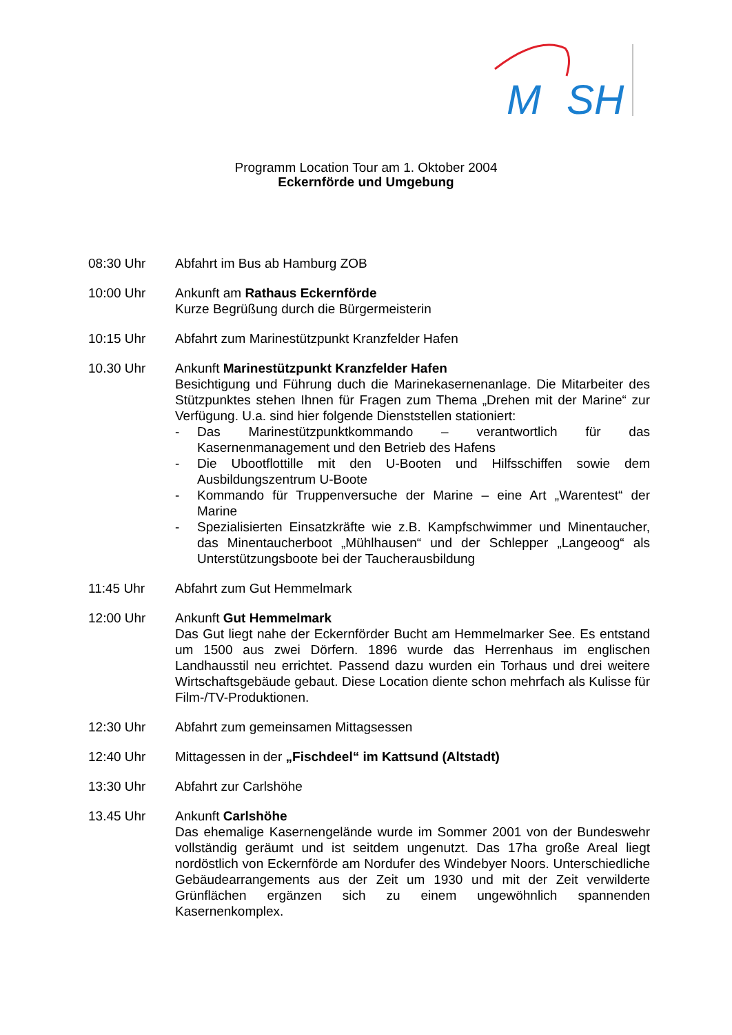M
SH
Programm Location Tour am 1. Oktober 2004
Eckernförde und Umgebung
08:30 Uhr Abfahrt im Bus ab Hamburg ZOB
10:00 Uhr Ankunft am Rathaus Eckernförde
Kurze Begrüßung durch die Bürgermeisterin
10:15 Uhr Abfahrt zum Marinestützpunkt Kranzfelder Hafen
10.30 Uhr Ankunft Marinestützpunkt Kranzfelder Hafen
Besichtigung und Führung duch die Marinekasernenanlage. Die Mitarbeiter des Stützpunktes stehen Ihnen für Fragen zum Thema „Drehen mit der Marine“ zur Verfügung. U.a. sind hier folgende Dienststellen stationiert:
- Das Marinestützpunktkommando – verantwortlich für das Kasernenmanagement und den Betrieb des Hafens
- Die Ubootflottille mit den U-Booten und Hilfsschiffen sowie dem Ausbildungszentrum U-Boote
- Kommando für Truppenversuche der Marine – eine Art „Warentest“ der Marine
- Spezialisierten Einsatzkräfte wie z.B. Kampfschwimmer und Minentaucher, das Minentaucherboot „Mühlhausen“ und der Schlepper „Langeoog“ als Unterstützungsboote bei der Taucherausbildung
11:45 Uhr Abfahrt zum Gut Hemmelmark
12:00 Uhr Ankunft Gut Hemmelmark
Das Gut liegt nahe der Eckernförder Bucht am Hemmelmarker See. Es entstand um 1500 aus zwei Dörfern. 1896 wurde das Herrenhaus im englischen Landhausstil neu errichtet. Passend dazu wurden ein Torhaus und drei weitere Wirtschaftsgebäude gebaut. Diese Location diente schon mehrfach als Kulisse für Film-/TV-Produktionen.
12:30 Uhr Abfahrt zum gemeinsamen Mittagsessen
12:40 Uhr Mittagessen in der „Fischdeel“ im Kattsund (Altstadt)
13:30 Uhr Abfahrt zur Carlshöhe
13.45 Uhr Ankunft Carlshöhe
Das ehemalige Kasernengelände wurde im Sommer 2001 von der Bundeswehr vollständig geräumt und ist seitdem ungenutzt. Das 17ha große Areal liegt nordöstlich von Eckernförde am Nordufer des Windebyer Noors. Unterschiedliche Gebäudearrangements aus der Zeit um 1930 und mit der Zeit verwilderte Grünflächen ergänzen sich zu einem ungewöhnlich spannenden Kasernenkomplex.